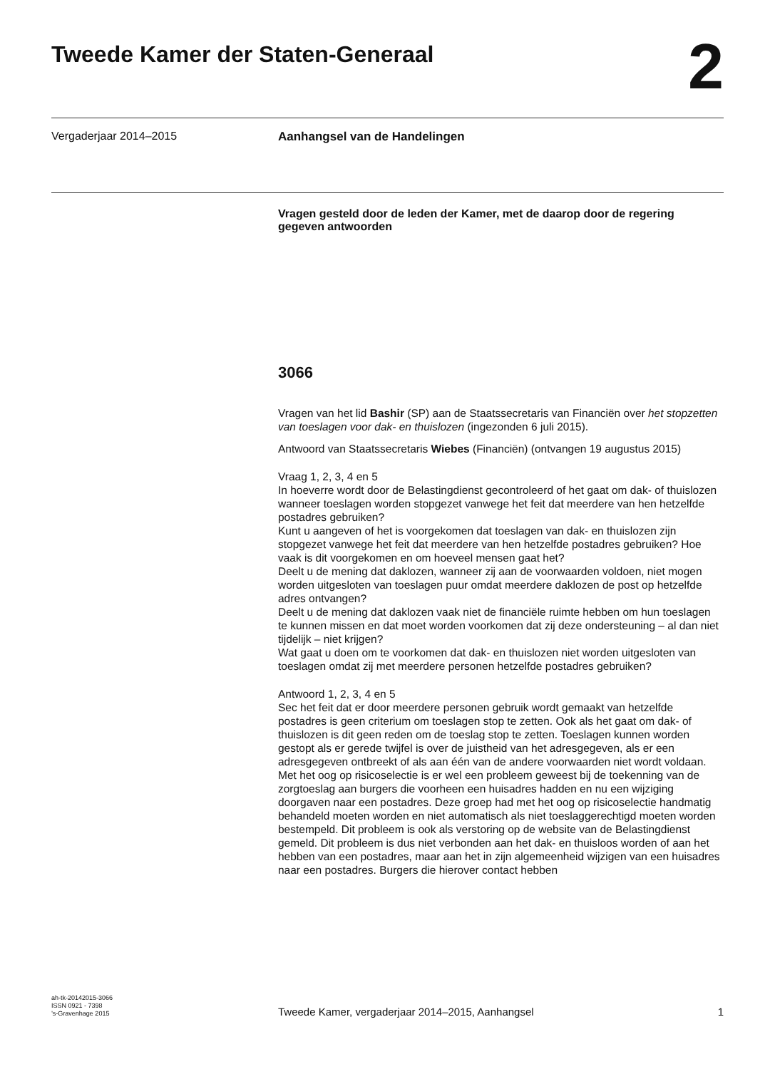Tweede Kamer der Staten-Generaal
2
Vergaderjaar 2014–2015
Aanhangsel van de Handelingen
Vragen gesteld door de leden der Kamer, met de daarop door de regering gegeven antwoorden
3066
Vragen van het lid Bashir (SP) aan de Staatssecretaris van Financiën over het stopzetten van toeslagen voor dak- en thuislozen (ingezonden 6 juli 2015).
Antwoord van Staatssecretaris Wiebes (Financiën) (ontvangen 19 augustus 2015)
Vraag 1, 2, 3, 4 en 5
In hoeverre wordt door de Belastingdienst gecontroleerd of het gaat om dak- of thuislozen wanneer toeslagen worden stopgezet vanwege het feit dat meerdere van hen hetzelfde postadres gebruiken?
Kunt u aangeven of het is voorgekomen dat toeslagen van dak- en thuislozen zijn stopgezet vanwege het feit dat meerdere van hen hetzelfde postadres gebruiken? Hoe vaak is dit voorgekomen en om hoeveel mensen gaat het?
Deelt u de mening dat daklozen, wanneer zij aan de voorwaarden voldoen, niet mogen worden uitgesloten van toeslagen puur omdat meerdere daklozen de post op hetzelfde adres ontvangen?
Deelt u de mening dat daklozen vaak niet de financiële ruimte hebben om hun toeslagen te kunnen missen en dat moet worden voorkomen dat zij deze ondersteuning – al dan niet tijdelijk – niet krijgen?
Wat gaat u doen om te voorkomen dat dak- en thuislozen niet worden uitgesloten van toeslagen omdat zij met meerdere personen hetzelfde postadres gebruiken?
Antwoord 1, 2, 3, 4 en 5
Sec het feit dat er door meerdere personen gebruik wordt gemaakt van hetzelfde postadres is geen criterium om toeslagen stop te zetten. Ook als het gaat om dak- of thuislozen is dit geen reden om de toeslag stop te zetten. Toeslagen kunnen worden gestopt als er gerede twijfel is over de juistheid van het adresgegeven, als er een adresgegeven ontbreekt of als aan één van de andere voorwaarden niet wordt voldaan.
Met het oog op risicoselectie is er wel een probleem geweest bij de toekenning van de zorgtoeslag aan burgers die voorheen een huisadres hadden en nu een wijziging doorgaven naar een postadres. Deze groep had met het oog op risicoselectie handmatig behandeld moeten worden en niet automatisch als niet toeslaggerechtigd moeten worden bestempeld. Dit probleem is ook als verstoring op de website van de Belastingdienst gemeld. Dit probleem is dus niet verbonden aan het dak- en thuisloos worden of aan het hebben van een postadres, maar aan het in zijn algemeenheid wijzigen van een huisadres naar een postadres. Burgers die hierover contact hebben
ah-tk-20142015-3066
ISSN 0921 - 7398
’s-Gravenhage 2015
Tweede Kamer, vergaderjaar 2014–2015, Aanhangsel
1